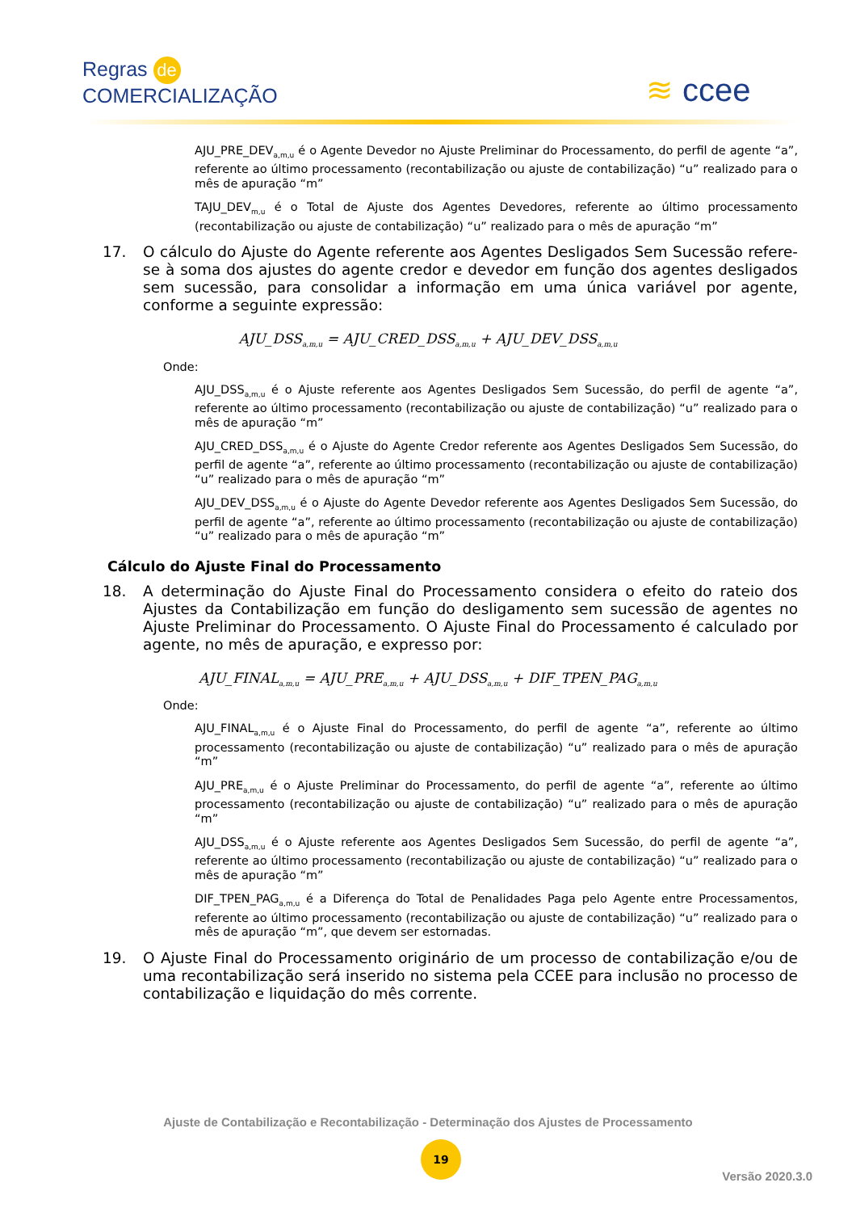Regras de
COMERCIALIZAÇÃO
≋ ccee
AJU_PRE_DEV<sub>a,m,u</sub> é o Agente Devedor no Ajuste Preliminar do Processamento, do perfil de agente “a”, referente ao último processamento (recontabilização ou ajuste de contabilização) “u” realizado para o mês de apuração “m”
TAJU_DEV<sub>m,u</sub> é o Total de Ajuste dos Agentes Devedores, referente ao último processamento (recontabilização ou ajuste de contabilização) “u” realizado para o mês de apuração “m”
17. O cálculo do Ajuste do Agente referente aos Agentes Desligados Sem Sucessão refere-se à soma dos ajustes do agente credor e devedor em função dos agentes desligados sem sucessão, para consolidar a informação em uma única variável por agente, conforme a seguinte expressão:
AJU_DSS<sub>a,m,u</sub> = AJU_CRED_DSS<sub>a,m,u</sub> + AJU_DEV_DSS<sub>a,m,u</sub>
Onde:
AJU_DSS<sub>a,m,u</sub> é o Ajuste referente aos Agentes Desligados Sem Sucessão, do perfil de agente “a”, referente ao último processamento (recontabilização ou ajuste de contabilização) “u” realizado para o mês de apuração “m”
AJU_CRED_DSS<sub>a,m,u</sub> é o Ajuste do Agente Credor referente aos Agentes Desligados Sem Sucessão, do perfil de agente “a”, referente ao último processamento (recontabilização ou ajuste de contabilização) “u” realizado para o mês de apuração “m”
AJU_DEV_DSS<sub>a,m,u</sub> é o Ajuste do Agente Devedor referente aos Agentes Desligados Sem Sucessão, do perfil de agente “a”, referente ao último processamento (recontabilização ou ajuste de contabilização) “u” realizado para o mês de apuração “m”
Cálculo do Ajuste Final do Processamento
18. A determinação do Ajuste Final do Processamento considera o efeito do rateio dos Ajustes da Contabilização em função do desligamento sem sucessão de agentes no Ajuste Preliminar do Processamento. O Ajuste Final do Processamento é calculado por agente, no mês de apuração, e expresso por:
AJU_FINAL<sub>a,m,u</sub> = AJU_PRE<sub>a,m,u</sub> + AJU_DSS<sub>a,m,u</sub> + DIF_TPEN_PAG<sub>a,m,u</sub>
Onde:
AJU_FINAL<sub>a,m,u</sub> é o Ajuste Final do Processamento, do perfil de agente “a”, referente ao último processamento (recontabilização ou ajuste de contabilização) “u” realizado para o mês de apuração “m”
AJU_PRE<sub>a,m,u</sub> é o Ajuste Preliminar do Processamento, do perfil de agente “a”, referente ao último processamento (recontabilização ou ajuste de contabilização) “u” realizado para o mês de apuração “m”
AJU_DSS<sub>a,m,u</sub> é o Ajuste referente aos Agentes Desligados Sem Sucessão, do perfil de agente “a”, referente ao último processamento (recontabilização ou ajuste de contabilização) “u” realizado para o mês de apuração “m”
DIF_TPEN_PAG<sub>a,m,u</sub> é a Diferença do Total de Penalidades Paga pelo Agente entre Processamentos, referente ao último processamento (recontabilização ou ajuste de contabilização) “u” realizado para o mês de apuração “m”, que devem ser estornadas.
19. O Ajuste Final do Processamento originário de um processo de contabilização e/ou de uma recontabilização será inserido no sistema pela CCEE para inclusão no processo de contabilização e liquidação do mês corrente.
Ajuste de Contabilização e Recontabilização - Determinação dos Ajustes de Processamento
19
Versão 2020.3.0